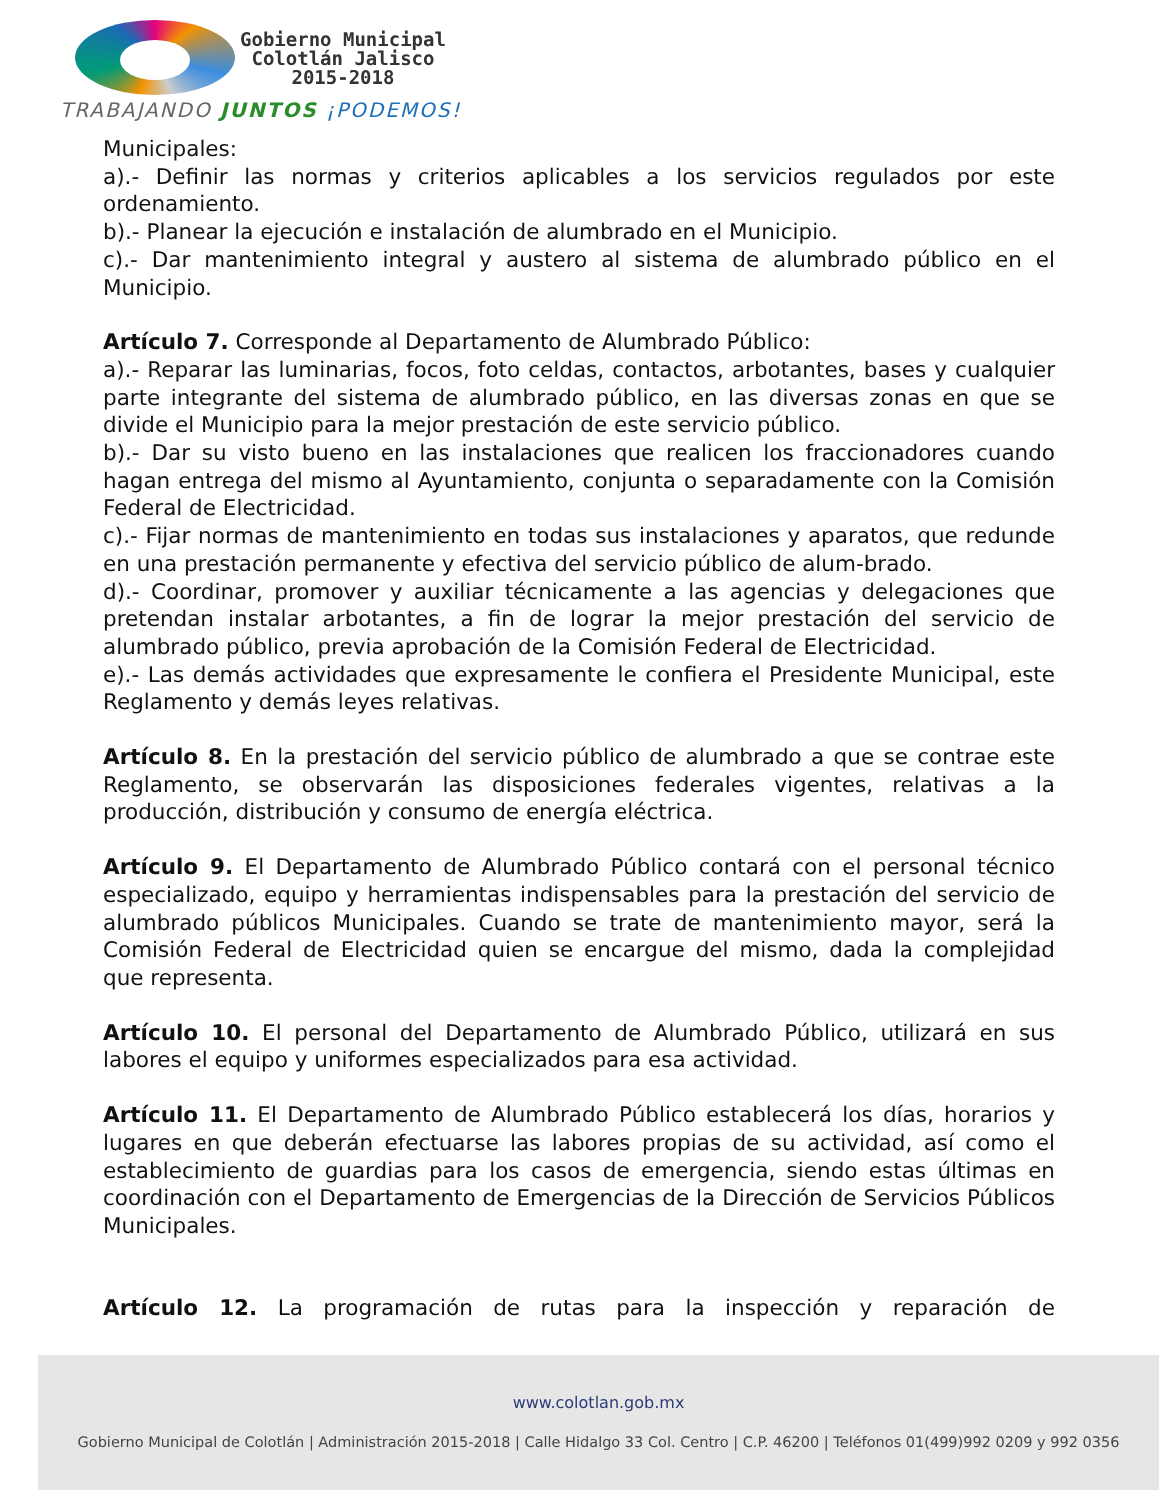Gobierno Municipal
Colotlán Jalisco
2015-2018
TRABAJANDO JUNTOS ¡PODEMOS!
Municipales:
a).- Definir las normas y criterios aplicables a los servicios regulados por este ordenamiento.
b).- Planear la ejecución e instalación de alumbrado en el Municipio.
c).- Dar mantenimiento integral y austero al sistema de alumbrado público en el Municipio.
Artículo 7. Corresponde al Departamento de Alumbrado Público:
a).- Reparar las luminarias, focos, foto celdas, contactos, arbotantes, bases y cualquier parte integrante del sistema de alumbrado público, en las diversas zonas en que se divide el Municipio para la mejor prestación de este servicio público.
b).- Dar su visto bueno en las instalaciones que realicen los fraccionadores cuando hagan entrega del mismo al Ayuntamiento, conjunta o separadamente con la Comisión Federal de Electricidad.
c).- Fijar normas de mantenimiento en todas sus instalaciones y aparatos, que redunde en una prestación permanente y efectiva del servicio público de alum-brado.
d).- Coordinar, promover y auxiliar técnicamente a las agencias y delegaciones que pretendan instalar arbotantes, a fin de lograr la mejor prestación del servicio de alumbrado público, previa aprobación de la Comisión Federal de Electricidad.
e).- Las demás actividades que expresamente le confiera el Presidente Municipal, este Reglamento y demás leyes relativas.
Artículo 8. En la prestación del servicio público de alumbrado a que se contrae este Reglamento, se observarán las disposiciones federales vigentes, relativas a la producción, distribución y consumo de energía eléctrica.
Artículo 9. El Departamento de Alumbrado Público contará con el personal técnico especializado, equipo y herramientas indispensables para la prestación del servicio de alumbrado públicos Municipales. Cuando se trate de mantenimiento mayor, será la Comisión Federal de Electricidad quien se encargue del mismo, dada la complejidad que representa.
Artículo 10. El personal del Departamento de Alumbrado Público, utilizará en sus labores el equipo y uniformes especializados para esa actividad.
Artículo 11. El Departamento de Alumbrado Público establecerá los días, horarios y lugares en que deberán efectuarse las labores propias de su actividad, así como el establecimiento de guardias para los casos de emergencia, siendo estas últimas en coordinación con el Departamento de Emergencias de la Dirección de Servicios Públicos Municipales.
Artículo 12. La programación de rutas para la inspección y reparación de
www.colotlan.gob.mx
Gobierno Municipal de Colotlán | Administración 2015-2018 | Calle Hidalgo 33 Col. Centro | C.P. 46200 | Teléfonos 01(499)992 0209 y 992 0356